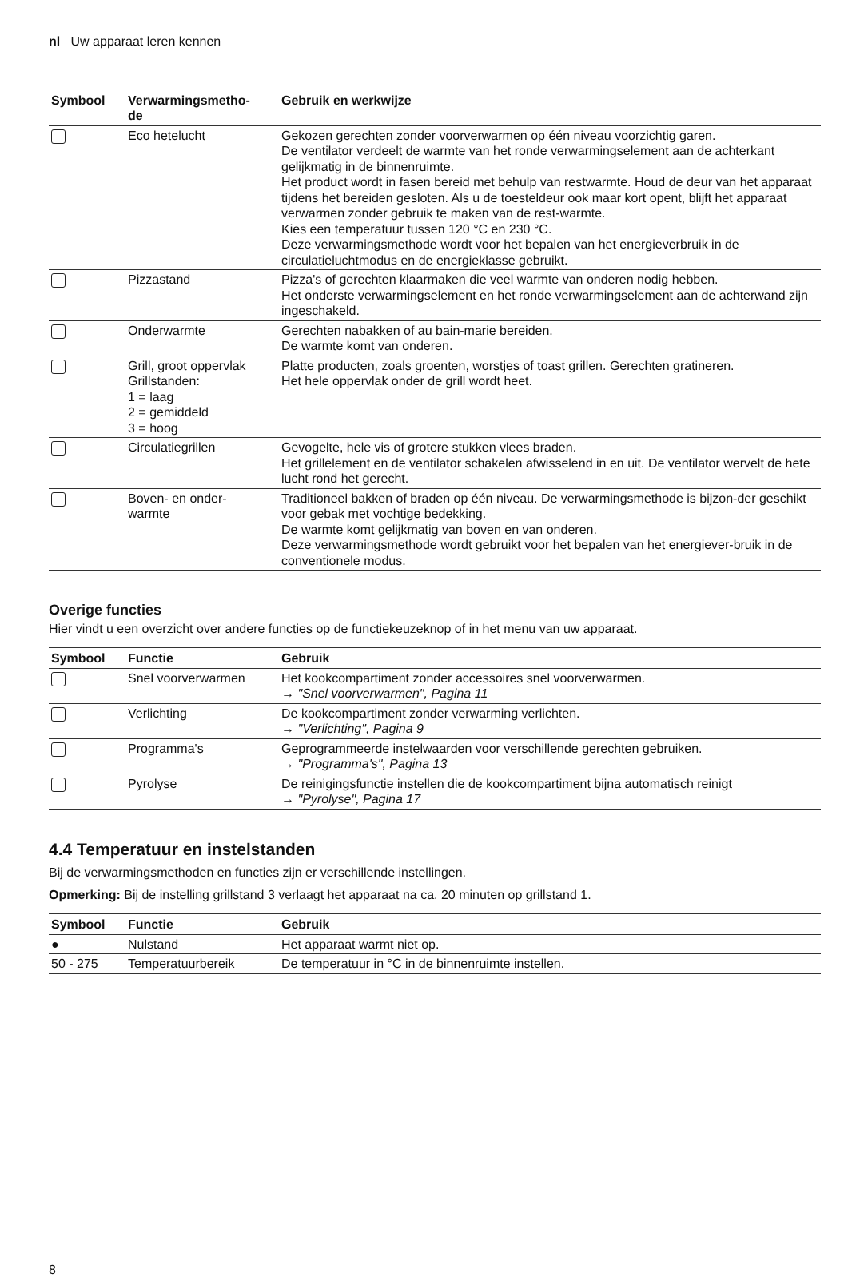nl Uw apparaat leren kennen
| Symbool | Verwarmingsmetho- de | Gebruik en werkwijze |
| --- | --- | --- |
| | Eco hetelucht | Gekozen gerechten zonder voorverwarmen op één niveau voorzichtig garen. De ventilator verdeelt de warmte van het ronde verwarmingselement aan de achterkant gelijkmatig in de binnenruimte. Het product wordt in fasen bereid met behulp van restwarmte. Houd de deur van het apparaat tijdens het bereiden gesloten. Als u de toesteldeur ook maar kort opent, blijft het apparaat verwarmen zonder gebruik te maken van de rest-warmte. Kies een temperatuur tussen 120 °C en 230 °C. Deze verwarmingsmethode wordt voor het bepalen van het energieverbruik in de circulatieluchtmodus en de energieklasse gebruikt. |
| | Pizzastand | Pizza's of gerechten klaarmaken die veel warmte van onderen nodig hebben. Het onderste verwarmingselement en het ronde verwarmingselement aan de achterwand zijn ingeschakeld. |
| | Onderwarmte | Gerechten nabakken of au bain-marie bereiden. De warmte komt van onderen. |
| | Grill, groot oppervlak Grillstanden: 1 = laag 2 = gemiddeld 3 = hoog | Platte producten, zoals groenten, worstjes of toast grillen. Gerechten gratineren. Het hele oppervlak onder de grill wordt heet. |
| | Circulatiegrillen | Gevogelte, hele vis of grotere stukken vlees braden. Het grillelement en de ventilator schakelen afwisselend in en uit. De ventilator wervelt de hete lucht rond het gerecht. |
| | Boven- en onder- warmte | Traditioneel bakken of braden op één niveau. De verwarmingsmethode is bijzon-der geschikt voor gebak met vochtige bedekking. De warmte komt gelijkmatig van boven en van onderen. Deze verwarmingsmethode wordt gebruikt voor het bepalen van het energiever-bruik in de conventionele modus. |
Overige functies
Hier vindt u een overzicht over andere functies op de functiekeuzeknop of in het menu van uw apparaat.
| Symbool | Functie | Gebruik |
| --- | --- | --- |
| | Snel voorverwarmen | Het kookcompartiment zonder accessoires snel voorverwarmen. → "Snel voorverwarmen", Pagina 11 |
| | Verlichting | De kookcompartiment zonder verwarming verlichten. → "Verlichting", Pagina 9 |
| | Programma's | Geprogrammeerde instelwaarden voor verschillende gerechten gebruiken. → "Programma's", Pagina 13 |
| | Pyrolyse | De reinigingsfunctie instellen die de kookcompartiment bijna automatisch reinigt → "Pyrolyse", Pagina 17 |
4.4 Temperatuur en instelstanden
Bij de verwarmingsmethoden en functies zijn er verschillende instellingen.
Opmerking: Bij de instelling grillstand 3 verlaagt het apparaat na ca. 20 minuten op grillstand 1.
| Symbool | Functie | Gebruik |
| --- | --- | --- |
| ● | Nulstand | Het apparaat warmt niet op. |
| 50 - 275 | Temperatuurbereik | De temperatuur in °C in de binnenruimte instellen. |
8